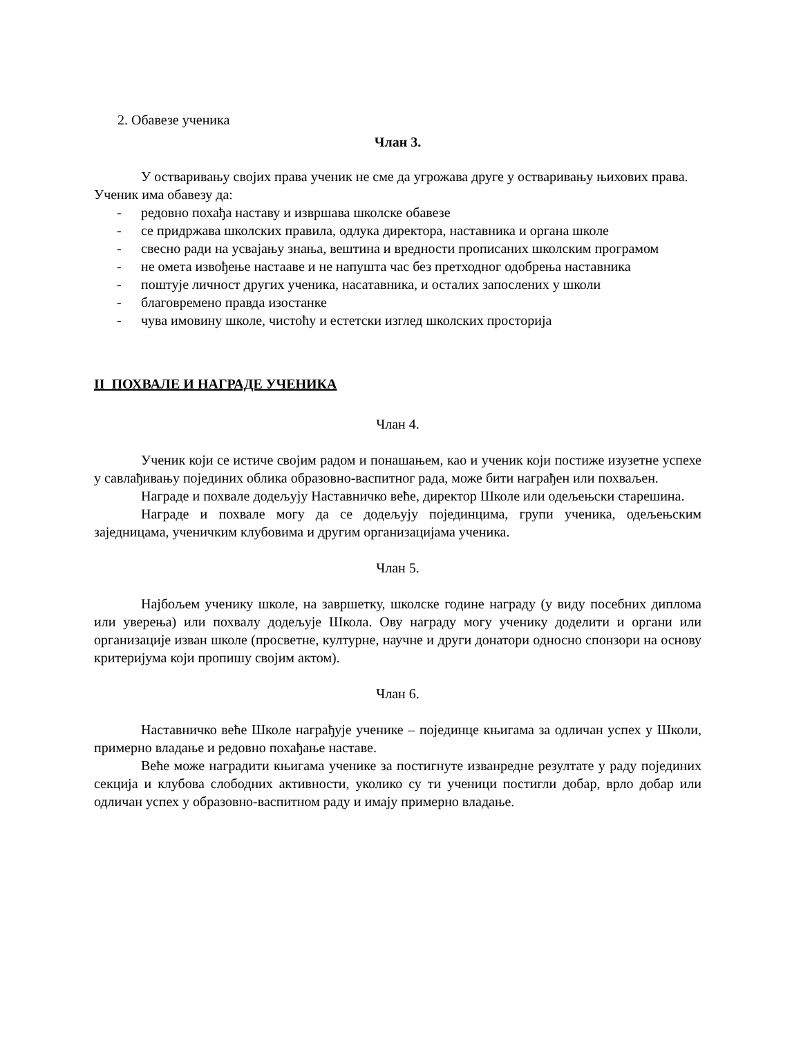2. Обавезе ученика
Члан 3.
У остваривању својих права ученик не сме да угрожава друге у остваривању њихових права.
Ученик има обавезу да:
- редовно похађа наставу и извршава школске обавезе
- се придржава школских правила, одлука директора, наставника и органа школе
- свесно ради на усвајању знања, вештина и вредности прописаних школским програмом
- не омета извођење настааве и не напушта час без претходног одобрења наставника
- поштује личност других ученика, насатавника, и осталих запослених у школи
- благовремено правда изостанке
- чува имовину школе, чистоћу и естетски изглед школских просторија
II ПОХВАЛЕ И НАГРАДЕ УЧЕНИКА
Члан 4.
Ученик који се истиче својим радом и понашањем, као и ученик који постиже изузетне успехе у савлађивању појединих облика образовно-васпитног рада, може бити награђен или похваљен.
Награде и похвале додељују Наставничко веће, директор Школе или одељењски старешина.
Награде и похвале могу да се додељују појединцима, групи ученика, одељењским заједницама, ученичким клубовима и другим организацијама ученика.
Члан 5.
Најбољем ученику школе, на завршетку, школске године награду (у виду посебних диплома или уверења) или похвалу додељује Школа. Ову награду могу ученику доделити и органи или организације изван школе (просветне, културне, научне и други донатори односно спонзори на основу критеријума који пропишу својим актом).
Члан 6.
Наставничко веће Школе награђује ученике – појединце књигама за одличан успех у Школи, примерно владање и редовно похађање наставе.
Веће може наградити књигама ученике за постигнуте изванредне резултате у раду појединих секција и клубова слободних активности, уколико су ти ученици постигли добар, врло добар или одличан успех у образовно-васпитном раду и имају примерно владање.